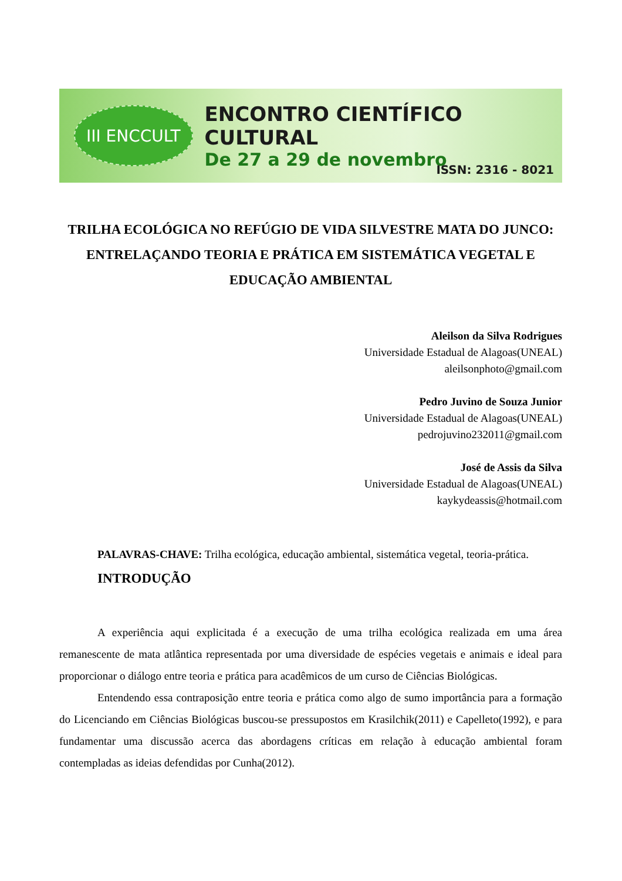III ENCCULT
ENCONTRO CIENTÍFICO CULTURAL
De 27 a 29 de novembro
ISSN: 2316 - 8021
TRILHA ECOLÓGICA NO REFÚGIO DE VIDA SILVESTRE MATA DO JUNCO: ENTRELAÇANDO TEORIA E PRÁTICA EM SISTEMÁTICA VEGETAL E EDUCAÇÃO AMBIENTAL
Aleilson da Silva Rodrigues
Universidade Estadual de Alagoas(UNEAL)
aleilsonphoto@gmail.com
Pedro Juvino de Souza Junior
Universidade Estadual de Alagoas(UNEAL)
pedrojuvino232011@gmail.com
José de Assis da Silva
Universidade Estadual de Alagoas(UNEAL)
kaykydeassis@hotmail.com
PALAVRAS-CHAVE: Trilha ecológica, educação ambiental, sistemática vegetal, teoria-prática.
INTRODUÇÃO
A experiência aqui explicitada é a execução de uma trilha ecológica realizada em uma área remanescente de mata atlântica representada por uma diversidade de espécies vegetais e animais e ideal para proporcionar o diálogo entre teoria e prática para acadêmicos de um curso de Ciências Biológicas.
Entendendo essa contraposição entre teoria e prática como algo de sumo importância para a formação do Licenciando em Ciências Biológicas buscou-se pressupostos em Krasilchik(2011) e Capelleto(1992), e para fundamentar uma discussão acerca das abordagens críticas em relação à educação ambiental foram contempladas as ideias defendidas por Cunha(2012).